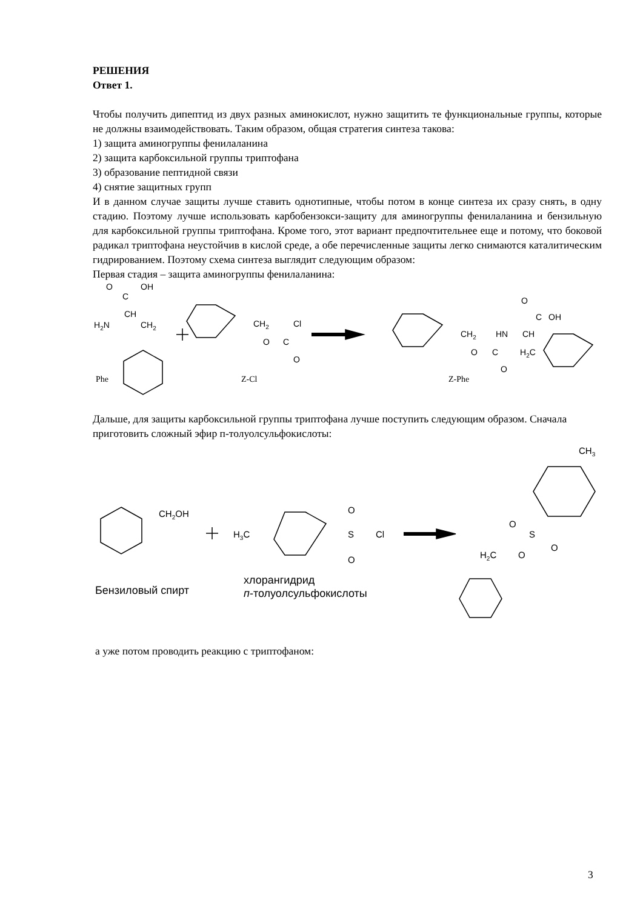РЕШЕНИЯ
Ответ 1.
Чтобы получить дипептид из двух разных аминокислот, нужно защитить те функциональные группы, которые не должны взаимодействовать. Таким образом, общая стратегия синтеза такова:
1) защита аминогруппы фенилаланина
2) защита карбоксильной группы триптофана
3) образование пептидной связи
4) снятие защитных групп
И в данном случае защиты лучше ставить однотипные, чтобы потом в конце синтеза их сразу снять, в одну стадию. Поэтому лучше использовать карбобензокси-защиту для аминогруппы фенилаланина и бензильную для карбоксильной группы триптофана. Кроме того, этот вариант предпочтительнее еще и потому, что боковой радикал триптофана неустойчив в кислой среде, а обе перечисленные защиты легко снимаются каталитическим гидрированием. Поэтому схема синтеза выглядит следующим образом:
Первая стадия – защита аминогруппы фенилаланина:
O
OH
C
CH
H2N
CH2
CH2
Cl
O
C
O
O
C
OH
CH2
HN
CH
O
C
H2C
O
Phe
Z-Cl
Z-Phe
Дальше, для защиты карбоксильной группы триптофана лучше поступить следующим образом. Сначала приготовить сложный эфир п-толуолсульфокислоты:
CH2OH
H3C
O
S
Cl
O
CH3
O
S
O
H2C
O
Бензиловый спирт
хлорангидрид
п-толуолсульфокислоты
а уже потом проводить реакцию с триптофаном:
3